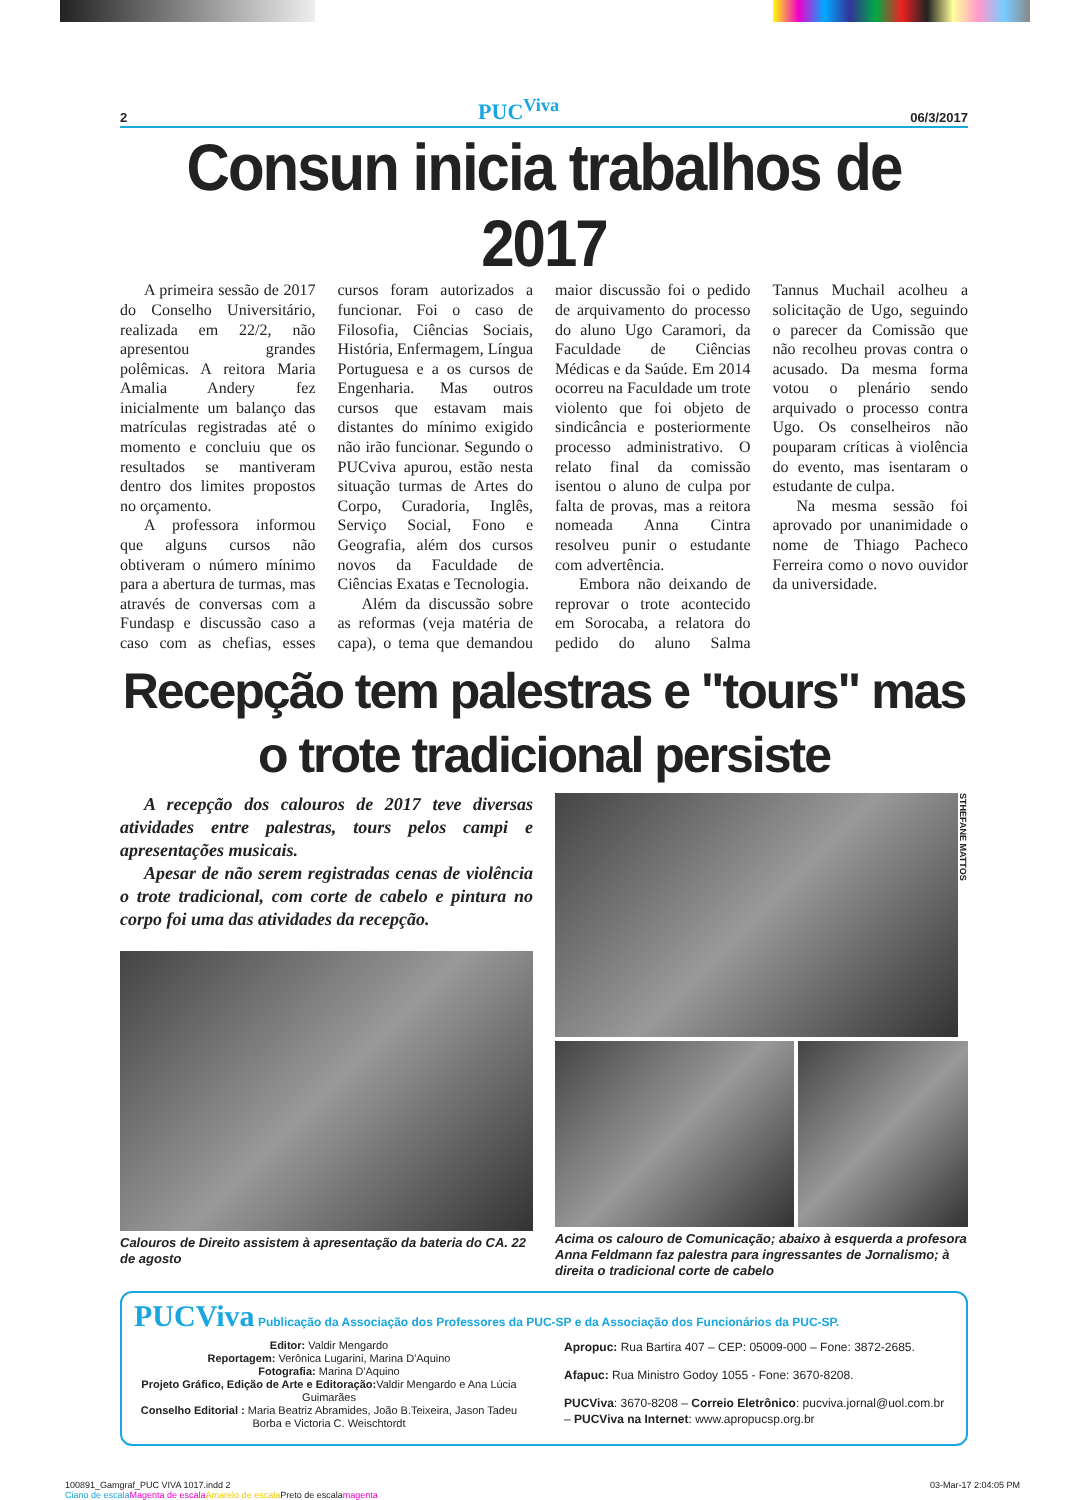2 PUC<sup>Viva</sup> 06/3/2017
Consun inicia trabalhos de 2017
A primeira sessão de 2017 do Conselho Universitário, realizada em 22/2, não apresentou grandes polêmicas. A reitora Maria Amalia Andery fez inicialmente um balanço das matrículas registradas até o momento e concluiu que os resultados se mantiveram dentro dos limites propostos no orçamento.
A professora informou que alguns cursos não obtiveram o número mínimo para a abertura de turmas, mas através de conversas com a Fundasp e discussão caso a caso com as chefias, esses cursos foram autorizados a funcionar. Foi o caso de Filosofia, Ciências Sociais, História, Enfermagem, Língua Portuguesa e a os cursos de Engenharia. Mas outros cursos que estavam mais distantes do mínimo exigido não irão funcionar. Segundo o PUCviva apurou, estão nesta situação turmas de Artes do Corpo, Curadoria, Inglês, Serviço Social, Fono e Geografia, além dos cursos novos da Faculdade de Ciências Exatas e Tecnologia.
Além da discussão sobre as reformas (veja matéria de capa), o tema que demandou maior discussão foi o pedido de arquivamento do processo do aluno Ugo Caramori, da Faculdade de Ciências Médicas e da Saúde. Em 2014 ocorreu na Faculdade um trote violento que foi objeto de sindicância e posteriormente processo administrativo. O relato final da comissão isentou o aluno de culpa por falta de provas, mas a reitora nomeada Anna Cintra resolveu punir o estudante com advertência.
Embora não deixando de reprovar o trote acontecido em Sorocaba, a relatora do pedido do aluno Salma Tannus Muchail acolheu a solicitação de Ugo, seguindo o parecer da Comissão que não recolheu provas contra o acusado. Da mesma forma votou o plenário sendo arquivado o processo contra Ugo. Os conselheiros não pouparam críticas à violência do evento, mas isentaram o estudante de culpa.
Na mesma sessão foi aprovado por unanimidade o nome de Thiago Pacheco Ferreira como o novo ouvidor da universidade.
Recepção tem palestras e "tours" mas
o trote tradicional persiste
A recepção dos calouros de 2017 teve diversas atividades entre palestras, tours pelos campi e apresentações musicais.
Apesar de não serem registradas cenas de violência o trote tradicional, com corte de cabelo e pintura no corpo foi uma das atividades da recepção.
Calouros de Direito assistem à apresentação da bateria do CA. 22 de agosto
STHEFANE MATTOS
Acima os calouro de Comunicação; abaixo à esquerda a profesora Anna Feldmann faz palestra para ingressantes de Jornalismo; à direita o tradicional corte de cabelo
PUCViva Publicação da Associação dos Professores da PUC-SP e da Associação dos Funcionários da PUC-SP.
Editor: Valdir Mengardo
Reportagem: Verônica Lugarini, Marina D'Aquino
Fotografia: Marina D'Aquino
Projeto Gráfico, Edição de Arte e Editoração: Valdir Mengardo e Ana Lúcia Guimarães
Conselho Editorial : Maria Beatriz Abramides, João B.Teixeira, Jason Tadeu Borba e Victoria C. Weischtordt
Apropuc: Rua Bartira 407 – CEP: 05009-000 – Fone: 3872-2685.
Afapuc: Rua Ministro Godoy 1055 - Fone: 3670-8208.
PUCViva: 3670-8208 – Correio Eletrônico: pucviva.jornal@uol.com.br – PUCViva na Internet: www.apropucsp.org.br
100891_Gamgraf_PUC VIVA 1017.indd 2
Ciano de escala Magenta de escala Amarelo de escala Preto de escalamagenta
03-Mar-17 2:04:05 PM